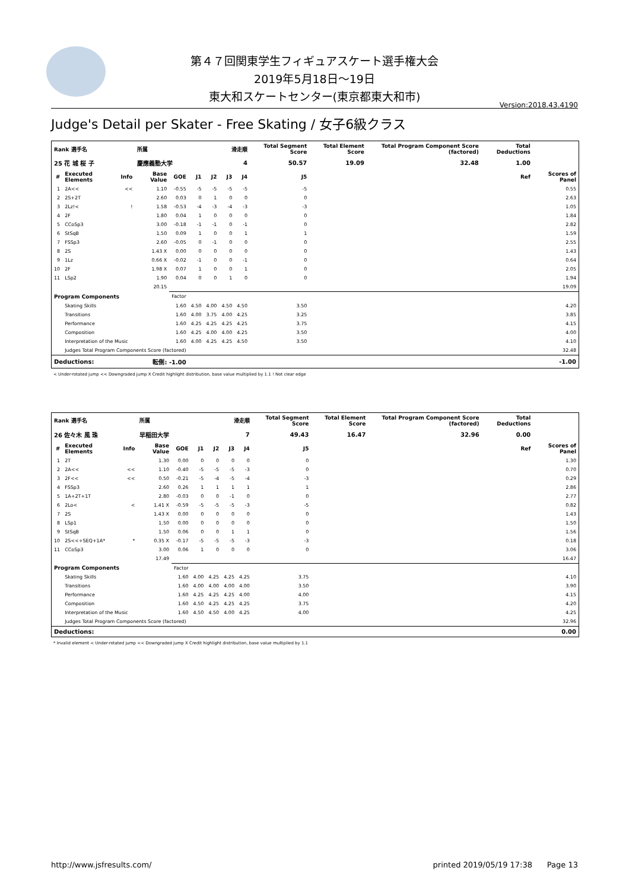第４７回関東学生フィギュアスケート選手権大会
2019年5月18日～19日
東大和スケートセンター(東京都東大和市)
Version:2018.43.4190
Judge's Detail per Skater - Free Skating / 女子6級クラス
| Rank 選手名 | | | 所属 | | 滑走順 | | | | Total Segment Score | | Total Element Score | Total Program Component Score (factored) | Total Deductions | |
| --- | --- | --- | --- | --- | --- | --- | --- | --- | --- | --- | --- | --- | --- | --- |
| 25 花 城 桜 子 | | | 慶應義塾大学 | | 4 | | | | 50.57 | | 19.09 | 32.48 | 1.00 | |
| # | Executed Elements | Info | Base Value | GOE | J1 | J2 | J3 | J4 | J5 | Ref | | | | Scores of Panel |
| 1 | 2A<< | << | 1.10 | -0.55 | -5 | -5 | -5 | -5 | -5 | | | | | 0.55 |
| 2 | 2S+2T | | 2.60 | 0.03 | 0 | 1 | 0 | 0 | 0 | | | | | 2.63 |
| 3 | 2Lz!< | ! | 1.58 | -0.53 | -4 | -3 | -4 | -3 | -3 | | | | | 1.05 |
| 4 | 2F | | 1.80 | 0.04 | 1 | 0 | 0 | 0 | 0 | | | | | 1.84 |
| 5 | CCoSp3 | | 3.00 | -0.18 | -1 | -1 | 0 | -1 | 0 | | | | | 2.82 |
| 6 | StSqB | | 1.50 | 0.09 | 1 | 0 | 0 | 1 | 1 | | | | | 1.59 |
| 7 | FSSp3 | | 2.60 | -0.05 | 0 | -1 | 0 | 0 | 0 | | | | | 2.55 |
| 8 | 2S | | 1.43 X | 0.00 | 0 | 0 | 0 | 0 | 0 | | | | | 1.43 |
| 9 | 1Lz | | 0.66 X | -0.02 | -1 | 0 | 0 | -1 | 0 | | | | | 0.64 |
| 10 | 2F | | 1.98 X | 0.07 | 1 | 0 | 0 | 1 | 0 | | | | | 2.05 |
| 11 | LSp2 | | 1.90 | 0.04 | 0 | 0 | 1 | 0 | 0 | | | | | 1.94 |
| | | | 20.15 | | | | | | | | | | | 19.09 |
| Program Components | | | | Factor | | | | | | | | | | |
| | Skating Skills | | | 1.60 | 4.50 | 4.00 | 4.50 | 4.50 | 3.50 | | | | | 4.20 |
| | Transitions | | | 1.60 | 4.00 | 3.75 | 4.00 | 4.25 | 3.25 | | | | | 3.85 |
| | Performance | | | 1.60 | 4.25 | 4.25 | 4.25 | 4.25 | 3.75 | | | | | 4.15 |
| | Composition | | | 1.60 | 4.25 | 4.00 | 4.00 | 4.25 | 3.50 | | | | | 4.00 |
| | Interpretation of the Music | | | 1.60 | 4.00 | 4.25 | 4.25 | 4.50 | 3.50 | | | | | 4.10 |
| | Judges Total Program Components Score (factored) | | | | | | | | | | | | | 32.48 |
| Deductions: | | | 転倒: -1.00 | | | | | | | | | | | -1.00 |
< Under-rotated jump << Downgraded jump X Credit highlight distribution, base value multiplied by 1.1 ! Not clear edge
| Rank 選手名 | | | 所属 | | 滑走順 | | | | Total Segment Score | | Total Element Score | Total Program Component Score (factored) | Total Deductions | |
| --- | --- | --- | --- | --- | --- | --- | --- | --- | --- | --- | --- | --- | --- | --- |
| 26 佐々木 風 珠 | | | 早稲田大学 | | 7 | | | | 49.43 | | 16.47 | 32.96 | 0.00 | |
| # | Executed Elements | Info | Base Value | GOE | J1 | J2 | J3 | J4 | J5 | Ref | | | | Scores of Panel |
| 1 | 2T | | 1.30 | 0.00 | 0 | 0 | 0 | 0 | 0 | | | | | 1.30 |
| 2 | 2A<< | << | 1.10 | -0.40 | -5 | -5 | -5 | -3 | 0 | | | | | 0.70 |
| 3 | 2F<< | << | 0.50 | -0.21 | -5 | -4 | -5 | -4 | -3 | | | | | 0.29 |
| 4 | FSSp3 | | 2.60 | 0.26 | 1 | 1 | 1 | 1 | 1 | | | | | 2.86 |
| 5 | 1A+2T+1T | | 2.80 | -0.03 | 0 | 0 | -1 | 0 | 0 | | | | | 2.77 |
| 6 | 2Lo< | < | 1.41 X | -0.59 | -5 | -5 | -5 | -3 | -5 | | | | | 0.82 |
| 7 | 2S | | 1.43 X | 0.00 | 0 | 0 | 0 | 0 | 0 | | | | | 1.43 |
| 8 | LSp1 | | 1.50 | 0.00 | 0 | 0 | 0 | 0 | 0 | | | | | 1.50 |
| 9 | StSqB | | 1.50 | 0.06 | 0 | 0 | 1 | 1 | 0 | | | | | 1.56 |
| 10 | 2S<<+SEQ+1A* | * | 0.35 X | -0.17 | -5 | -5 | -5 | -3 | -3 | | | | | 0.18 |
| 11 | CCoSp3 | | 3.00 | 0.06 | 1 | 0 | 0 | 0 | 0 | | | | | 3.06 |
| | | | 17.49 | | | | | | | | | | | 16.47 |
| Program Components | | | | Factor | | | | | | | | | | |
| | Skating Skills | | | 1.60 | 4.00 | 4.25 | 4.25 | 4.25 | 3.75 | | | | | 4.10 |
| | Transitions | | | 1.60 | 4.00 | 4.00 | 4.00 | 4.00 | 3.50 | | | | | 3.90 |
| | Performance | | | 1.60 | 4.25 | 4.25 | 4.25 | 4.00 | 4.00 | | | | | 4.15 |
| | Composition | | | 1.60 | 4.50 | 4.25 | 4.25 | 4.25 | 3.75 | | | | | 4.20 |
| | Interpretation of the Music | | | 1.60 | 4.50 | 4.50 | 4.00 | 4.25 | 4.00 | | | | | 4.25 |
| | Judges Total Program Components Score (factored) | | | | | | | | | | | | | 32.96 |
| Deductions: | | | | | | | | | | | | | | 0.00 |
* Invalid element < Under-rotated jump << Downgraded jump X Credit highlight distribution, base value multiplied by 1.1
http://www.jsfresults.com/ printed 2019/05/19 17:38 Page 13